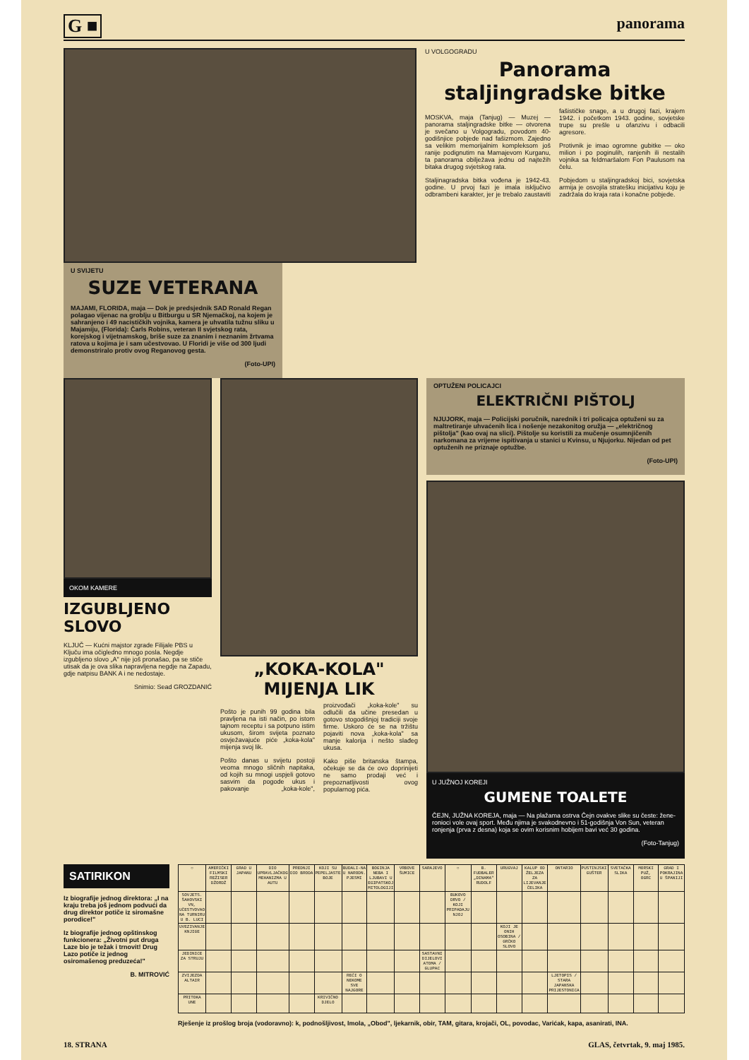G ■ panorama
U SVIJETU
SUZE VETERANA
MAJAMI, FLORIDA, maja — Dok je predsjednik SAD Ronald Regan polagao vijenac na groblju u Bitburgu u SR Njemačkoj, na kojem je sahranjeno i 49 nacističkih vojnika, kamera je uhvatila tužnu sliku u Majamiju, (Florida): Čarls Robins, veteran II svjetskog rata, korejskog i vijetnamskog, briše suze za znanim i neznanim žrtvama ratova u kojima je i sam učestvovao. U Floridi je više od 300 ljudi demonstriralo protiv ovog Reganovog gesta.
(Foto-UPI)
U VOLGOGRADU
Panorama staljingradske bitke
MOSKVA, maja (Tanjug) — Muzej — panorama staljingradske bitke — otvorena je svečano u Volgogradu, povodom 40-godišnjice pobjede nad fašizmom. Zajedno sa velikim memorijalnim kompleksom još ranije podignutim na Mamajevom Kurganu, ta panorama obilježava jednu od najtežih bitaka drugog svjetskog rata.
Staljinagradska bitka vođena je 1942-43. godine. U prvoj fazi je imala isključivo odbrambeni karakter, jer je trebalo zaustaviti fašističke snage, a u drugoj fazi, krajem 1942. i početkom 1943. godine, sovjetske trupe su prešle u ofanzivu i odbacili agresore.
Protivnik je imao ogromne gubitke — oko milion i po poginulih, ranjenih ili nestalih vojnika sa feldmaršalom Fon Paulusom na čelu.
Pobjedom u staljingradskoj bici, sovjetska armija je osvojila stratešku inicijativu koju je zadržala do kraja rata i konačne pobjede.
OKOM KAMERE
IZGUBLJENO SLOVO
KLJUČ — Kućni majstor zgrade Filijale PBS u Ključu ima očigledno mnogo posla. Negdje izgubljeno slovo „A" nije još pronašao, pa se stiče utisak da je ova slika napravljena negdje na Zapadu, gdje natpisu BANK A i ne nedostaje.
Snimio: Sead GROZDANIĆ
„KOKA-KOLA" MIJENJA LIK
Pošto je punih 99 godina bila pravljena na isti način, po istom tajnom receptu i sa potpuno istim ukusom, širom svijeta poznato osvježavajuće piće „koka-kola" mijenja svoj lik.
Pošto danas u svijetu postoji veoma mnogo sličnih napitaka, od kojih su mnogi uspjeli gotovo sasvim da pogode ukus i pakovanje „koka-kole", proizvođači „koka-kole" su odlučili da učine presedan u gotovo stogodišnjoj tradiciji svoje firme. Uskoro će se na tržištu pojaviti nova „koka-kola" sa manje kalorija i nešto slađeg ukusa.
Kako piše britanska štampa, očekuje se da će ovo doprinijeti ne samo prodaji već i prepoznatljivosti ovog popularnog pića.
OPTUŽENI POLICAJCI
ELEKTRIČNI PIŠTOLJ
NJUJORK, maja — Policijski poručnik, narednik i tri policajca optuženi su za maltretiranje uhvaćenih lica i nošenje nezakonitog oružja — „električnog pištolja" (kao ovaj na slici). Pištolje su koristili za mučenje osumnjičenih narkomana za vrijeme ispitivanja u stanici u Kvinsu, u Njujorku. Nijedan od pet optuženih ne priznaje optužbe.
(Foto-UPI)
U JUŽNOJ KOREJI
GUMENE TOALETE
ČEJN, JUŽNA KOREJA, maja — Na plažama ostrva Čejn ovakve slike su česte: žene-ronioci vole ovaj sport. Među njima je svakodnevno i 51-godišnja Von Sun, veteran ronjenja (prva z desna) koja se ovim korisnim hobijem bavi već 30 godina.
(Foto-Tanjug)
SATIRIKON
Iz biografije jednog direktora: „I na kraju treba još jednom podvući da drug direktor potiče iz siromašne porodice!"
Iz biografije jednog opštinskog funkcionera: „Životni put druga Laze bio je težak i trnovit! Drug Lazo potiče iz jednog osiromašenog preduzeća!"
B. MITROVIĆ
| ○ | AMERIČKI FILMSKI REŽISER DŽORDŽ | GRAD U JAPANU | DIO UPRAVLJAČKOG MEHANIZMA U AUTU | PREDNJI DIO BRODA | KOJI SU PEPELJASTE BOJE | BUDALI-NA U NARODN. PJESMI | BOGINJA NEBA I LJUBAVI U EGIPATSKOJ MITOLOGIJI | VRBOVE ŠUMICE | SARAJEVO | ○ | B. FUDBALER „DINAMA" RUDOLF | URUGVAJ | KALUP OD ŽELJEZA ZA LIJEVANJE ČELIKA | ONTARIO | PUSTINJSKI GUŠTER | SVETAČKA SLIKA | MORSKI PUŽ, OGRC | GRAD I POKRAJINA U ŠPANIJI |
| SOVJETS. ŠAHOVSKI VN, UČESTVOVAO NA TURNIRU U B. LUCI | | | | | | | | | | BUKOVO DRVO / KOJI PRIPADAJU NJOJ | | | | | | | | |
| UVEZIVANJE KNJIGE | | | | | | | | | | | | KOJI JE ONIH OSOBINA / GRČKO SLOVO | | | | | | |
| JEDINICE ZA STRUJU | | | | | | | | | SASTAVNI DIJELOVI ATOMA / GLUPAC | | | | | | | | | |
| ZVIJEZDA ALTAIR | | | | | | REĆI O NEKOME SVE NAJGORE | | | | | | | | LJETOPIS / STARA JAPANSKA PRIJESTONICA | | | | |
| PRITOKA UNE | | | | | KRIVIČNO DJELO | | | | | | | | | | | | | |
Rješenje iz prošlog broja (vodoravno): k, podnošljivost, Imola, „Obod", ljekarnik, obir, TAM, gitara, krojači, OL, povodac, Varićak, kapa, asanirati, INA.
18. STRANA GLAS, četvrtak, 9. maj 1985.